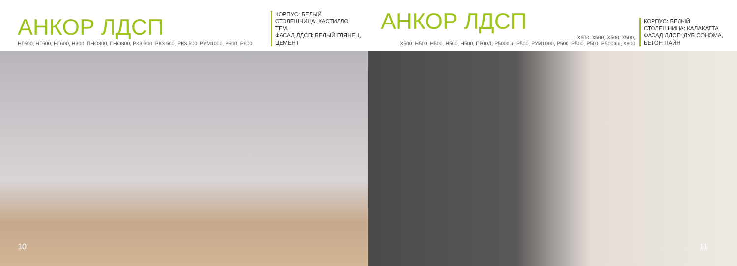АНКОР ЛДСП
НГ600, НГ600, НГ600, Н300, ПНО300, ПНО800, РКЗ 600, РКЗ 600, РКЗ 600, РУМ1000, Р600, Р600
КОРПУС: БЕЛЫЙ
СТОЛЕШНИЦА: КАСТИЛЛО ТЕМ.
ФАСАД ЛДСП: БЕЛЫЙ ГЛЯНЕЦ, ЦЕМЕНТ
10
АНКОР ЛДСП
Х600, Х500, Х500, Х500,
Х500, Н500, Н500, Н500, Н500, П600Д, Р500ящ, Р500, РУМ1000, Р500, Р500, Р500, Р500ящ, Х900
КОРПУС: БЕЛЫЙ
СТОЛЕШНИЦА: КАЛАКАТТА
ФАСАД ЛДСП: ДУБ СОНОМА, БЕТОН ПАЙН
11